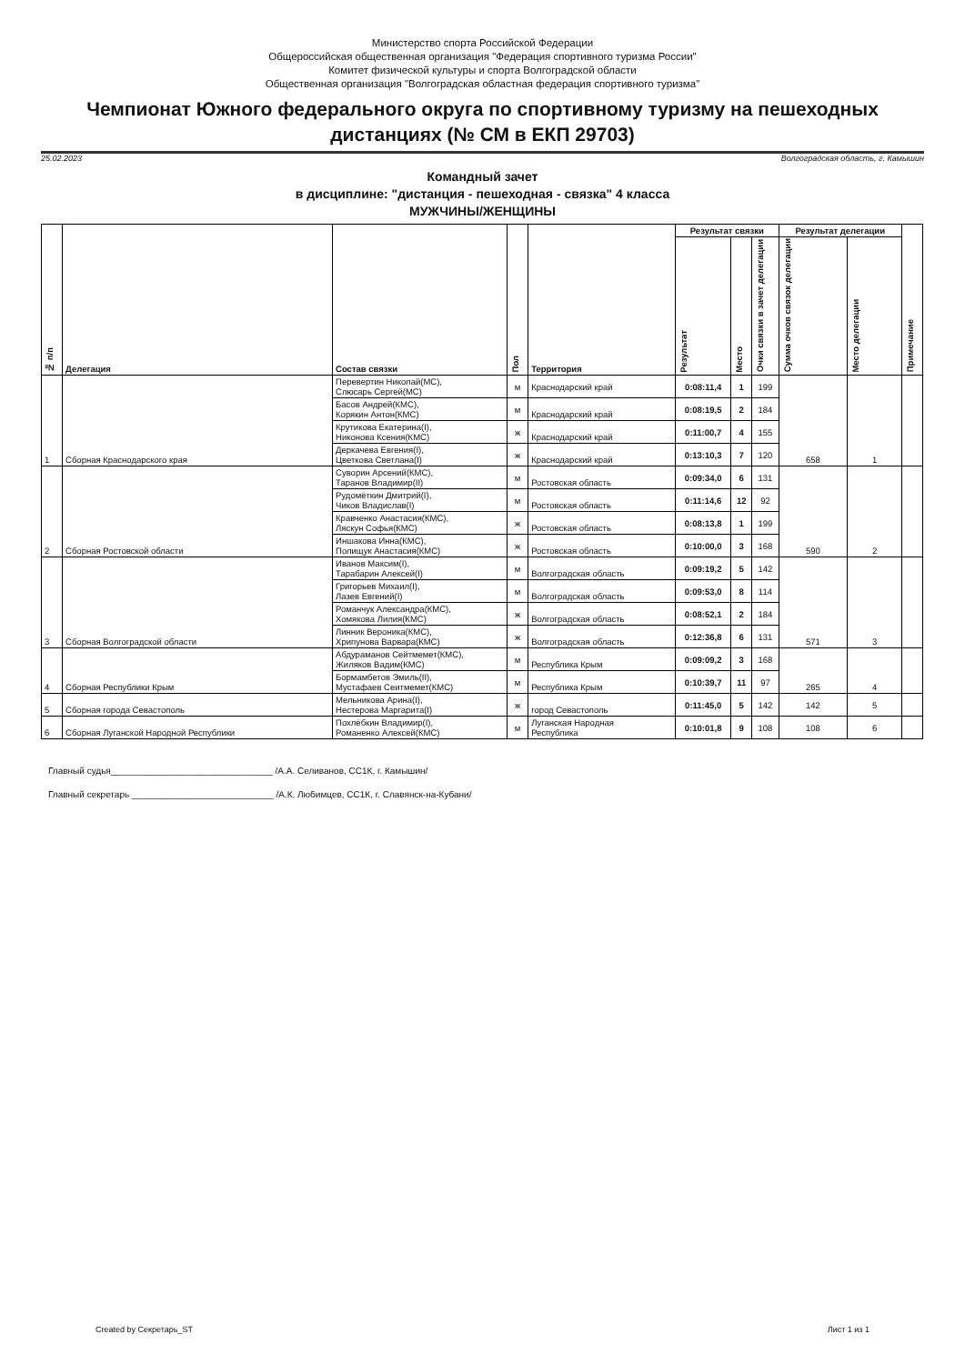Министерство спорта Российской Федерации
Общероссийская общественная организация "Федерация спортивного туризма России"
Комитет физической культуры и спорта Волгоградской области
Общественная организация "Волгоградская областная федерация спортивного туризма"
Чемпионат Южного федерального округа по спортивному туризму на пешеходных дистанциях (№ СМ в ЕКП 29703)
25.02.2023 Волгоградская область, г. Камышин
Командный зачет
в дисциплине: "дистанция - пешеходная - связка" 4 класса
МУЖЧИНЫ/ЖЕНЩИНЫ
| № п/п | Делегация | Состав связки | Пол | Территория | Результат связки | | | Результат делегации | | Примечание |
| --- | --- | --- | --- | --- | --- | --- | --- | --- | --- | --- |
| | | | | | Результат | Место | Очки связки в зачет делегации | Сумма очков связок делегации | Место делегации | |
| 1 | Сборная Краснодарского края | Перевертин Николай(МС), Слюсарь Сергей(МС) | м | Краснодарский край | 0:08:11,4 | 1 | 199 | 658 | 1 | |
| | | Басов Андрей(КМС), Корякин Антон(КМС) | м | Краснодарский край | 0:08:19,5 | 2 | 184 | | | |
| | | Крутикова Екатерина(I), Никонова Ксения(КМС) | ж | Краснодарский край | 0:11:00,7 | 4 | 155 | | | |
| | | Деркачева Евгения(I), Цветкова Светлана(I) | ж | Краснодарский край | 0:13:10,3 | 7 | 120 | | | |
| 2 | Сборная Ростовской области | Суворин Арсений(КМС), Таранов Владимир(II) | м | Ростовская область | 0:09:34,0 | 6 | 131 | 590 | 2 | |
| | | Рудомёткин Дмитрий(I), Чиков Владислав(I) | м | Ростовская область | 0:11:14,6 | 12 | 92 | | | |
| | | Кравченко Анастасия(КМС), Ляскун Софья(КМС) | ж | Ростовская область | 0:08:13,8 | 1 | 199 | | | |
| | | Иншакова Инна(КМС), Полищук Анастасия(КМС) | ж | Ростовская область | 0:10:00,0 | 3 | 168 | | | |
| 3 | Сборная Волгоградской области | Иванов Максим(I), Тарабарин Алексей(I) | м | Волгоградская область | 0:09:19,2 | 5 | 142 | 571 | 3 | |
| | | Григорьев Михаил(I), Лазев Евгений(I) | м | Волгоградская область | 0:09:53,0 | 8 | 114 | | | |
| | | Романчук Александра(КМС), Хомякова Лилия(КМС) | ж | Волгоградская область | 0:08:52,1 | 2 | 184 | | | |
| | | Линник Вероника(КМС), Хрипунова Варвара(КМС) | ж | Волгоградская область | 0:12:36,8 | 6 | 131 | | | |
| 4 | Сборная Республики Крым | Абдураманов Сейтмемет(КМС), Жиляков Вадим(КМС) | м | Республика Крым | 0:09:09,2 | 3 | 168 | 265 | 4 | |
| | | Бормамбетов Эмиль(II), Мустафаев Сеитмемет(КМС) | м | Республика Крым | 0:10:39,7 | 11 | 97 | | | |
| 5 | Сборная города Севастополь | Мельникова Арина(I), Нестерова Маргарита(I) | ж | город Севастополь | 0:11:45,0 | 5 | 142 | 142 | 5 | |
| 6 | Сборная Луганской Народной Республики | Похлёбкин Владимир(I), Романенко Алексей(КМС) | м | Луганская Народная Республика | 0:10:01,8 | 9 | 108 | 108 | 6 | |
Главный судья________________________________ /А.А. Селиванов, СС1К, г. Камышин/
Главный секретарь ____________________________ /А.К. Любимцев, СС1К, г. Славянск-на-Кубани/
Created by Секретарь_ST Лист 1 из 1